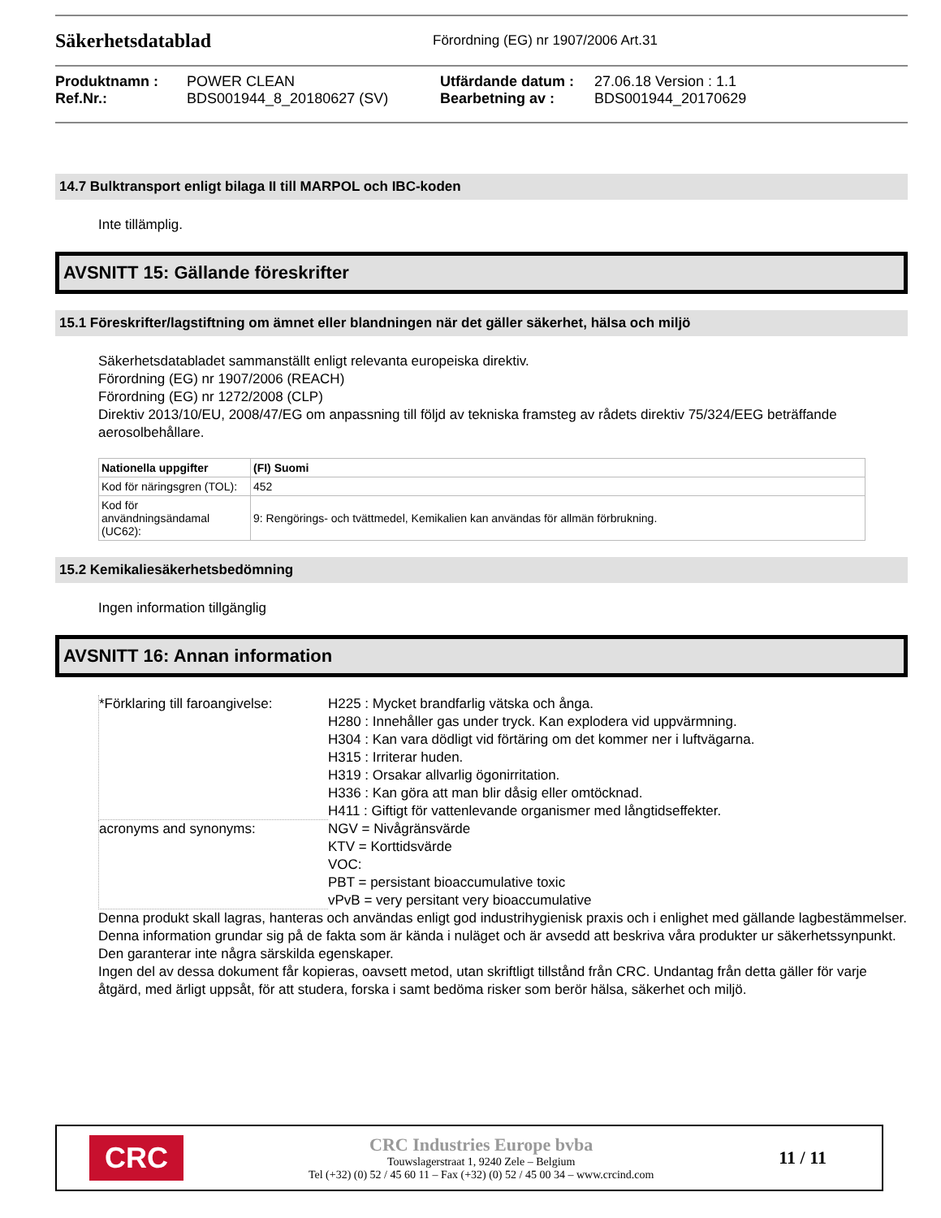Säkerhetsdatablad
Förordning (EG) nr 1907/2006 Art.31
Produktnamn :
POWER CLEAN
Utfärdande datum :
27.06.18 Version : 1.1
Ref.Nr.:
BDS001944_8_20180627 (SV)
Bearbetning av :
BDS001944_20170629
14.7 Bulktransport enligt bilaga II till MARPOL och IBC-koden
Inte tillämplig.
AVSNITT 15: Gällande föreskrifter
15.1 Föreskrifter/lagstiftning om ämnet eller blandningen när det gäller säkerhet, hälsa och miljö
Säkerhetsdatabladet sammanställt enligt relevanta europeiska direktiv.
Förordning (EG) nr 1907/2006 (REACH)
Förordning (EG) nr 1272/2008 (CLP)
Direktiv 2013/10/EU, 2008/47/EG om anpassning till följd av tekniska framsteg av rådets direktiv 75/324/EEG beträffande aerosolbehållare.
| Nationella uppgifter | (FI) Suomi |
| --- | --- |
| Kod för näringsgren (TOL): | 452 |
| Kod för användningsändamal (UC62): | 9: Rengörings- och tvättmedel, Kemikalien kan användas för allmän förbrukning. |
15.2 Kemikaliesäkerhetsbedömning
Ingen information tillgänglig
AVSNITT 16: Annan information
*Förklaring till faroangivelse:
H225 : Mycket brandfarlig vätska och ånga.
H280 : Innehåller gas under tryck. Kan explodera vid uppvärmning.
H304 : Kan vara dödligt vid förtäring om det kommer ner i luftvägarna.
H315 : Irriterar huden.
H319 : Orsakar allvarlig ögonirritation.
H336 : Kan göra att man blir dåsig eller omtöcknad.
H411 : Giftigt för vattenlevande organismer med långtidseffekter.
acronyms and synonyms:
NGV = Nivågränsvärde
KTV = Korttidsvärde
VOC:
PBT = persistant bioaccumulative toxic
vPvB = very persitant very bioaccumulative
Denna produkt skall lagras, hanteras och användas enligt god industrihygienisk praxis och i enlighet med gällande lagbestämmelser.
Denna information grundar sig på de fakta som är kända i nuläget och är avsedd att beskriva våra produkter ur säkerhetssynpunkt. Den garanterar inte några särskilda egenskaper.
Ingen del av dessa dokument får kopieras, oavsett metod, utan skriftligt tillstånd från CRC. Undantag från detta gäller för varje åtgärd, med ärligt uppsåt, för att studera, forska i samt bedöma risker som berör hälsa, säkerhet och miljö.
CRC
CRC Industries Europe bvba
Touwslagerstraat 1, 9240 Zele – Belgium
Tel (+32) (0) 52 / 45 60 11 – Fax (+32) (0) 52 / 45 00 34 – www.crcind.com
11 / 11